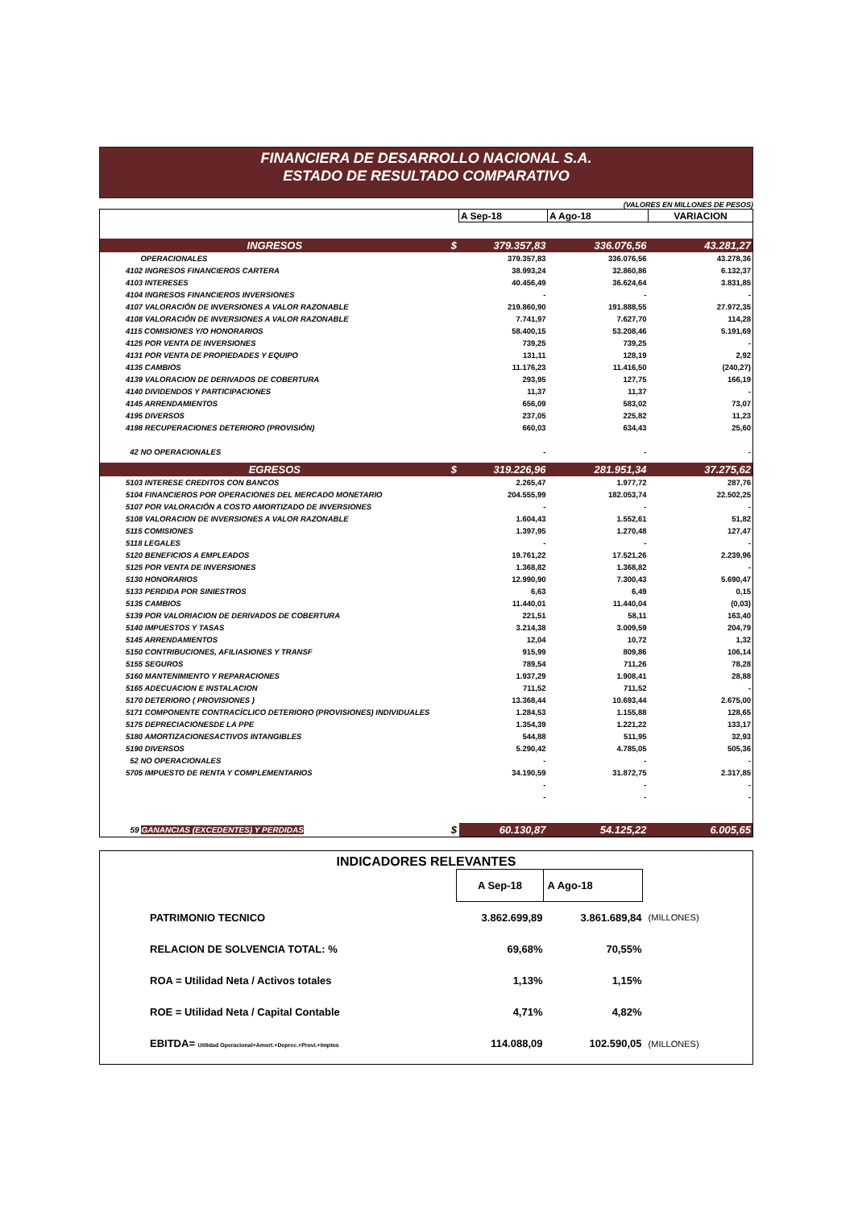FINANCIERA DE DESARROLLO NACIONAL S.A.
ESTADO DE RESULTADO COMPARATIVO
(VALORES EN MILLONES DE PESOS)
| | | A Sep-18 | A Ago-18 | VARIACION |
| INGRESOS | $ | 379.357,83 | 336.076,56 | 43.281,27 |
| OPERACIONALES | | 379.357,83 | 336.076,56 | 43.278,36 |
| 4102 INGRESOS FINANCIEROS CARTERA | | 38.993,24 | 32.860,86 | 6.132,37 |
| 4103 INTERESES | | 40.456,49 | 36.624,64 | 3.831,85 |
| 4104 INGRESOS FINANCIEROS INVERSIONES | | - | - | - |
| 4107 VALORACIÓN DE INVERSIONES A VALOR RAZONABLE | | 219.860,90 | 191.888,55 | 27.972,35 |
| 4108 VALORACIÓN DE INVERSIONES A VALOR RAZONABLE | | 7.741,97 | 7.627,70 | 114,28 |
| 4115 COMISIONES Y/O HONORARIOS | | 58.400,15 | 53.208,46 | 5.191,69 |
| 4125 POR VENTA DE INVERSIONES | | 739,25 | 739,25 | - |
| 4131 POR VENTA DE PROPIEDADES Y EQUIPO | | 131,11 | 128,19 | 2,92 |
| 4135 CAMBIOS | | 11.176,23 | 11.416,50 | (240,27) |
| 4139 VALORACION DE DERIVADOS DE COBERTURA | | 293,95 | 127,75 | 166,19 |
| 4140 DIVIDENDOS Y PARTICIPACIONES | | 11,37 | 11,37 | - |
| 4145 ARRENDAMIENTOS | | 656,09 | 583,02 | 73,07 |
| 4195 DIVERSOS | | 237,05 | 225,82 | 11,23 |
| 4198 RECUPERACIONES DETERIORO (PROVISIÓN) | | 660,03 | 634,43 | 25,60 |
| 42 NO OPERACIONALES | | - | - | - |
| EGRESOS | $ | 319.226,96 | 281.951,34 | 37.275,62 |
| 5103 INTERESE CREDITOS CON BANCOS | | 2.265,47 | 1.977,72 | 287,76 |
| 5104 FINANCIEROS POR OPERACIONES DEL MERCADO MONETARIO | | 204.555,99 | 182.053,74 | 22.502,25 |
| 5107 POR VALORACIÓN A COSTO AMORTIZADO DE INVERSIONES | | - | - | - |
| 5108 VALORACION DE INVERSIONES A VALOR RAZONABLE | | 1.604,43 | 1.552,61 | 51,82 |
| 5115 COMISIONES | | 1.397,95 | 1.270,48 | 127,47 |
| 5118 LEGALES | | - | - | - |
| 5120 BENEFICIOS A EMPLEADOS | | 19.761,22 | 17.521,26 | 2.239,96 |
| 5125 POR VENTA DE INVERSIONES | | 1.368,82 | 1.368,82 | - |
| 5130 HONORARIOS | | 12.990,90 | 7.300,43 | 5.690,47 |
| 5133 PERDIDA POR SINIESTROS | | 6,63 | 6,49 | 0,15 |
| 5135 CAMBIOS | | 11.440,01 | 11.440,04 | (0,03) |
| 5139 POR VALORIACION DE DERIVADOS DE COBERTURA | | 221,51 | 58,11 | 163,40 |
| 5140 IMPUESTOS Y TASAS | | 3.214,38 | 3.009,59 | 204,79 |
| 5145 ARRENDAMIENTOS | | 12,04 | 10,72 | 1,32 |
| 5150 CONTRIBUCIONES, AFILIASIONES Y TRANSF | | 915,99 | 809,86 | 106,14 |
| 5155 SEGUROS | | 789,54 | 711,26 | 78,28 |
| 5160 MANTENIMIENTO Y REPARACIONES | | 1.937,29 | 1.908,41 | 28,88 |
| 5165 ADECUACION E INSTALACION | | 711,52 | 711,52 | - |
| 5170 DETERIORO ( PROVISIONES ) | | 13.368,44 | 10.693,44 | 2.675,00 |
| 5171 COMPONENTE CONTRACÍCLICO DETERIORO (PROVISIONES) INDIVIDUALES | | 1.284,53 | 1.155,88 | 128,65 |
| 5175 DEPRECIACIONESDE LA PPE | | 1.354,39 | 1.221,22 | 133,17 |
| 5180 AMORTIZACIONESACTIVOS INTANGIBLES | | 544,88 | 511,95 | 32,93 |
| 5190 DIVERSOS | | 5.290,42 | 4.785,05 | 505,36 |
| 52 NO OPERACIONALES | | - | - | - |
| 5705 IMPUESTO DE RENTA Y COMPLEMENTARIOS | | 34.190,59 | 31.872,75 | 2.317,85 |
| | | - | - | - |
| | | - | - | - |
| 59 GANANCIAS (EXCEDENTES) Y PERDIDAS | $ | 60.130,87 | 54.125,22 | 6.005,65 |
INDICADORES RELEVANTES
| | A Sep-18 | A Ago-18 | |
| PATRIMONIO TECNICO | 3.862.699,89 | 3.861.689,84 | (MILLONES) |
| RELACION DE SOLVENCIA TOTAL: % | 69,68% | 70,55% | |
| ROA = Utilidad Neta / Activos totales | 1,13% | 1,15% | |
| ROE = Utilidad Neta / Capital Contable | 4,71% | 4,82% | |
| EBITDA= Utilidad Operacional+Amort.+Deprec.+Provi.+Imptos | 114.088,09 | 102.590,05 | (MILLONES) |